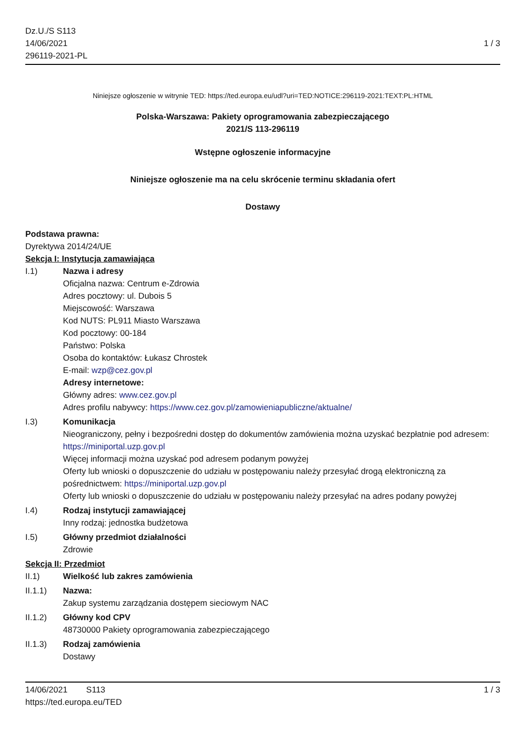Dz.U./S S113
14/06/2021
296119-2021-PL
1 / 3
Niniejsze ogłoszenie w witrynie TED: https://ted.europa.eu/udl?uri=TED:NOTICE:296119-2021:TEXT:PL:HTML
Polska-Warszawa: Pakiety oprogramowania zabezpieczającego
2021/S 113-296119
Wstępne ogłoszenie informacyjne
Niniejsze ogłoszenie ma na celu skrócenie terminu składania ofert
Dostawy
Podstawa prawna:
Dyrektywa 2014/24/UE
Sekcja I: Instytucja zamawiająca
I.1) Nazwa i adresy
Oficjalna nazwa: Centrum e-Zdrowia
Adres pocztowy: ul. Dubois 5
Miejscowość: Warszawa
Kod NUTS: PL911 Miasto Warszawa
Kod pocztowy: 00-184
Państwo: Polska
Osoba do kontaktów: Łukasz Chrostek
E-mail: wzp@cez.gov.pl
Adresy internetowe:
Główny adres: www.cez.gov.pl
Adres profilu nabywcy: https://www.cez.gov.pl/zamowieniapubliczne/aktualne/
I.3) Komunikacja
Nieograniczony, pełny i bezpośredni dostęp do dokumentów zamówienia można uzyskać bezpłatnie pod adresem: https://miniportal.uzp.gov.pl
Więcej informacji można uzyskać pod adresem podanym powyżej
Oferty lub wnioski o dopuszczenie do udziału w postępowaniu należy przesyłać drogą elektroniczną za pośrednictwem: https://miniportal.uzp.gov.pl
Oferty lub wnioski o dopuszczenie do udziału w postępowaniu należy przesyłać na adres podany powyżej
I.4) Rodzaj instytucji zamawiającej
Inny rodzaj: jednostka budżetowa
I.5) Główny przedmiot działalności
Zdrowie
Sekcja II: Przedmiot
II.1) Wielkość lub zakres zamówienia
II.1.1) Nazwa:
Zakup systemu zarządzania dostępem sieciowym NAC
II.1.2) Główny kod CPV
48730000 Pakiety oprogramowania zabezpieczającego
II.1.3) Rodzaj zamówienia
Dostawy
14/06/2021 S113
https://ted.europa.eu/TED
1 / 3